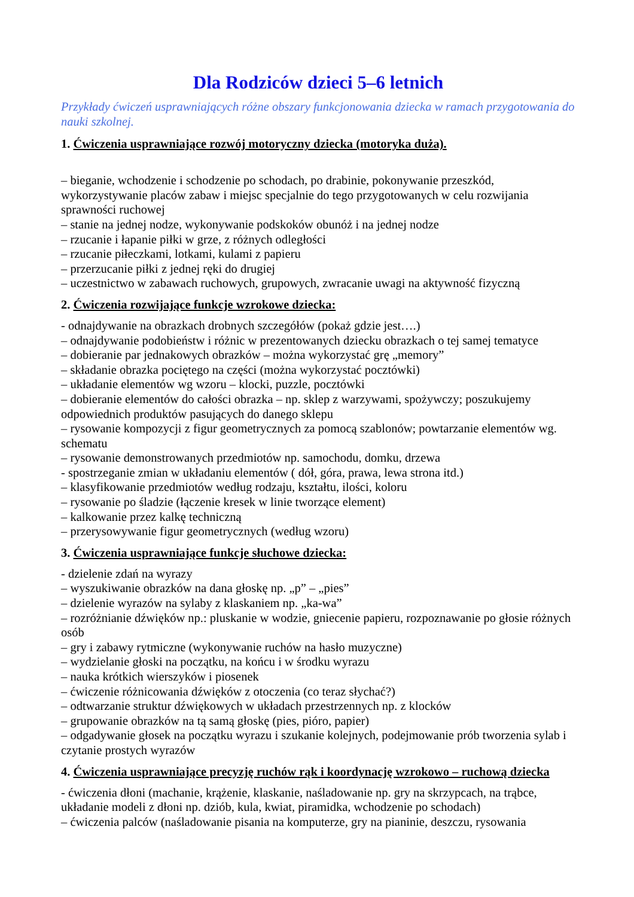Dla Rodziców dzieci 5–6 letnich
Przykłady ćwiczeń usprawniających różne obszary funkcjonowania dziecka w ramach przygotowania do nauki szkolnej.
1. Ćwiczenia usprawniające rozwój motoryczny dziecka (motoryka duża).
– bieganie, wchodzenie i schodzenie po schodach, po drabinie, pokonywanie przeszkód, wykorzystywanie placów zabaw i miejsc specjalnie do tego przygotowanych w celu rozwijania sprawności ruchowej
– stanie na jednej nodze, wykonywanie podskoków obunóż i na jednej nodze
– rzucanie i łapanie piłki w grze, z różnych odległości
– rzucanie piłeczkami, lotkami, kulami z papieru
– przerzucanie piłki z jednej ręki do drugiej
– uczestnictwo w zabawach ruchowych, grupowych, zwracanie uwagi na aktywność fizyczną
2. Ćwiczenia rozwijające funkcje wzrokowe dziecka:
- odnajdywanie na obrazkach drobnych szczegółów (pokaż gdzie jest….)
– odnajdywanie podobieństw i różnic w prezentowanych dziecku obrazkach o tej samej tematyce
– dobieranie par jednakowych obrazków – można wykorzystać grę „memory”
– składanie obrazka pociętego na części (można wykorzystać pocztówki)
– układanie elementów wg wzoru – klocki, puzzle, pocztówki
– dobieranie elementów do całości obrazka – np. sklep z warzywami, spożywczy; poszukujemy odpowiednich produktów pasujących do danego sklepu
– rysowanie kompozycji z figur geometrycznych za pomocą szablonów; powtarzanie elementów wg. schematu
– rysowanie demonstrowanych przedmiotów np. samochodu, domku, drzewa
- spostrzeganie zmian w układaniu elementów ( dół, góra, prawa, lewa strona itd.)
– klasyfikowanie przedmiotów według rodzaju, kształtu, ilości, koloru
– rysowanie po śladzie (łączenie kresek w linie tworzące element)
– kalkowanie przez kalkę techniczną
– przerysowywanie figur geometrycznych (według wzoru)
3. Ćwiczenia usprawniające funkcje słuchowe dziecka:
- dzielenie zdań na wyrazy
– wyszukiwanie obrazków na dana głoskę np. „p” – „pies”
– dzielenie wyrazów na sylaby z klaskaniem np. „ka-wa”
– rozróżnianie dźwięków np.: pluskanie w wodzie, gniecenie papieru, rozpoznawanie po głosie różnych osób
– gry i zabawy rytmiczne (wykonywanie ruchów na hasło muzyczne)
– wydzielanie głoski na początku, na końcu i w środku wyrazu
– nauka krótkich wierszyków i piosenek
– ćwiczenie różnicowania dźwięków z otoczenia (co teraz słychać?)
– odtwarzanie struktur dźwiękowych w układach przestrzennych np. z klocków
– grupowanie obrazków na tą samą głoskę (pies, pióro, papier)
– odgadywanie głosek na początku wyrazu i szukanie kolejnych, podejmowanie prób tworzenia sylab i czytanie prostych wyrazów
4. Ćwiczenia usprawniające precyzję ruchów rąk i koordynację wzrokowo – ruchową dziecka
- ćwiczenia dłoni (machanie, krążenie, klaskanie, naśladowanie np. gry na skrzypcach, na trąbce, układanie modeli z dłoni np. dziób, kula, kwiat, piramidka, wchodzenie po schodach)
– ćwiczenia palców (naśladowanie pisania na komputerze, gry na pianinie, deszczu, rysowania